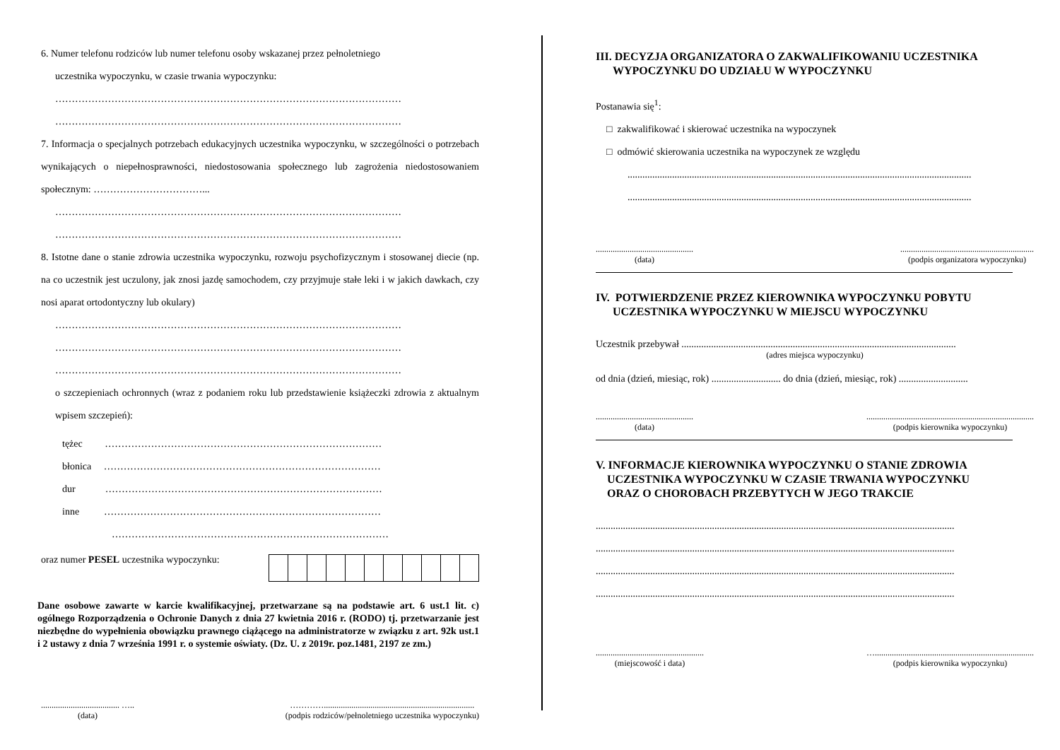6. Numer telefonu rodziców lub numer telefonu osoby wskazanej przez pełnoletniego
uczestnika wypoczynku, w czasie trwania wypoczynku:
……………………………………………………………………………………………
……………………………………………………………………………………………
7. Informacja o specjalnych potrzebach edukacyjnych uczestnika wypoczynku, w szczególności o potrzebach wynikających o niepełnosprawności, niedostosowania społecznego lub zagrożenia niedostosowaniem społecznym: ……………………………...
……………………………………………………………………………………………
……………………………………………………………………………………………
8. Istotne dane o stanie zdrowia uczestnika wypoczynku, rozwoju psychofizycznym i stosowanej diecie (np. na co uczestnik jest uczulony, jak znosi jazdę samochodem, czy przyjmuje stałe leki i w jakich dawkach, czy nosi aparat ortodontyczny lub okulary)
……………………………………………………………………………………………
……………………………………………………………………………………………
……………………………………………………………………………………………
o szczepieniach ochronnych (wraz z podaniem roku lub przedstawienie książeczki zdrowia z aktualnym wpisem szczepień):
tężec …………………………………………………………………………
błonica …………………………………………………………………………
dur …………………………………………………………………………
inne …………………………………………………………………………
…………………………………………………………………………
oraz numer PESEL uczestnika wypoczynku:
Dane osobowe zawarte w karcie kwalifikacyjnej, przetwarzane są na podstawie art. 6 ust.1 lit. c) ogólnego Rozporządzenia o Ochronie Danych z dnia 27 kwietnia 2016 r. (RODO) tj. przetwarzanie jest niezbędne do wypełnienia obowiązku prawnego ciążącego na administratorze w związku z art. 92k ust.1 i 2 ustawy z dnia 7 września 1991 r. o systemie oświaty. (Dz. U. z 2019r. poz.1481, 2197 ze zm.)
..................................... …..
(data)
………….......................................................................
(podpis rodziców/pełnoletniego uczestnika wypoczynku)
III. DECYZJA ORGANIZATORA O ZAKWALIFIKOWANIU UCZESTNIKA
WYPOCZYNKU DO UDZIAŁU W WYPOCZYNKU
Postanawia się<sup>1</sup>:
□ zakwalifikować i skierować uczestnika na wypoczynek
□ odmówić skierowania uczestnika na wypoczynek ze względu
...........................................................................................................................................
...........................................................................................................................................
..............................................
(data)
...............................................................
(podpis organizatora wypoczynku)
IV. POTWIERDZENIE PRZEZ KIEROWNIKA WYPOCZYNKU POBYTU
UCZESTNIKA WYPOCZYNKU W MIEJSCU WYPOCZYNKU
Uczestnik przebywał ...............................................................................................................
(adres miejsca wypoczynku)
od dnia (dzień, miesiąc, rok) ............................ do dnia (dzień, miesiąc, rok) ............................
..............................................
(data)
...............................................................................
(podpis kierownika wypoczynku)
V. INFORMACJE KIEROWNIKA WYPOCZYNKU O STANIE ZDROWIA
UCZESTNIKA WYPOCZYNKU W CZASIE TRWANIA WYPOCZYNKU
ORAZ O CHOROBACH PRZEBYTYCH W JEGO TRAKCIE
.................................................................................................................................................
.................................................................................................................................................
.................................................................................................................................................
.................................................................................................................................................
...................................................
(miejscowość i data)
…...........................................................................
(podpis kierownika wypoczynku)